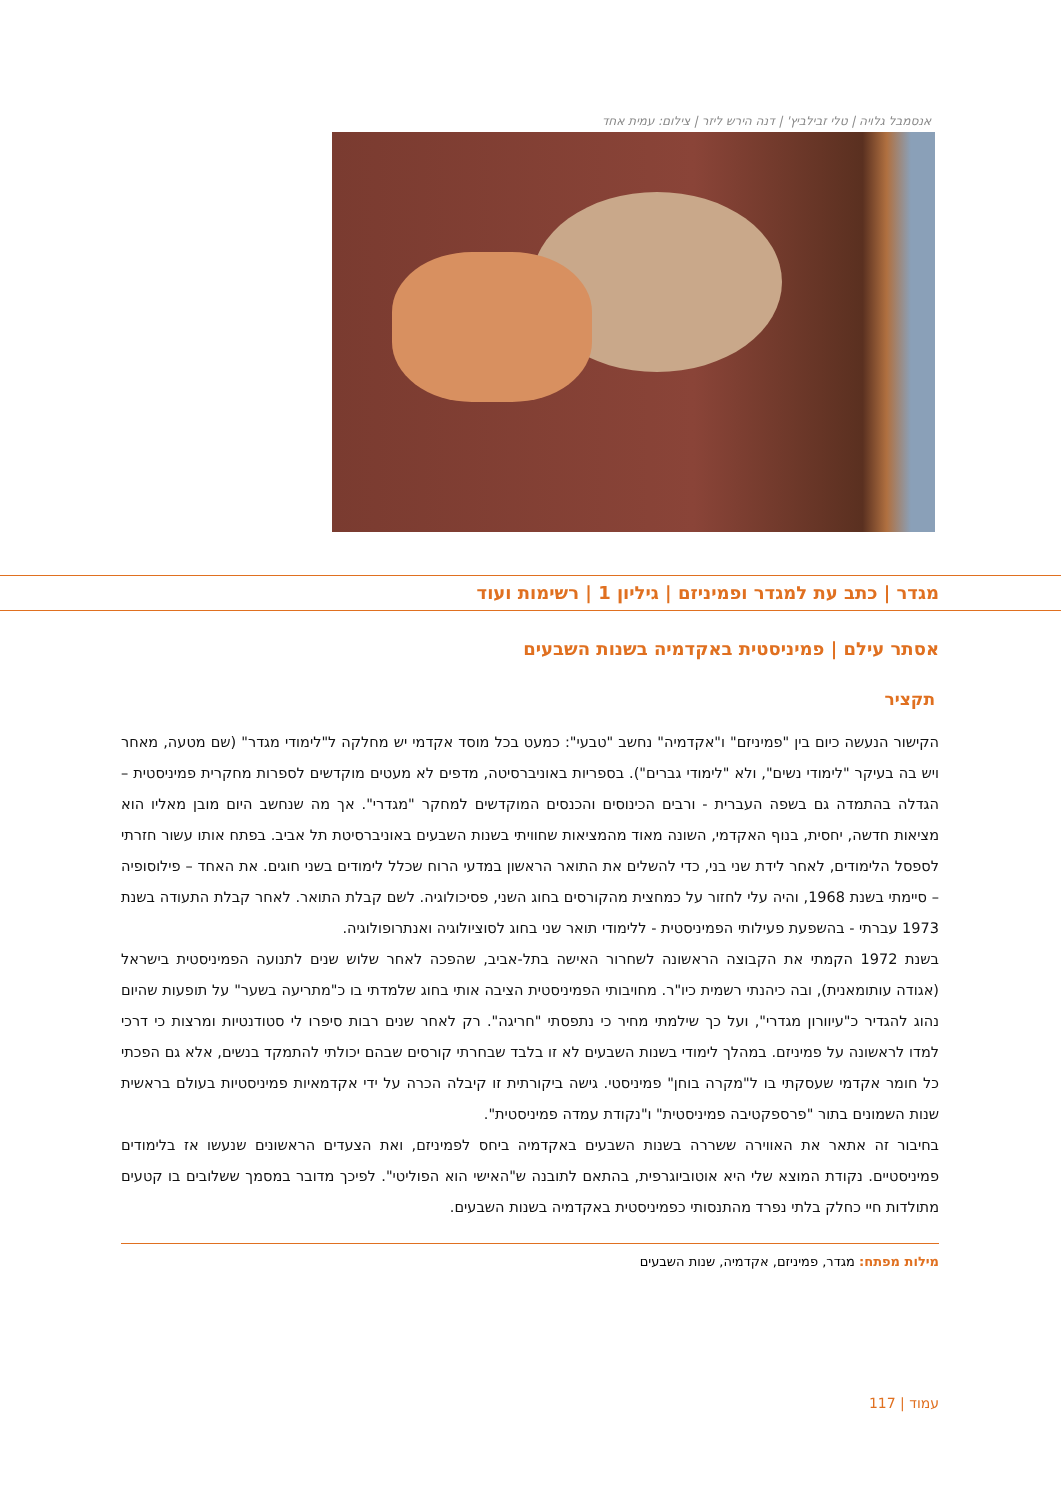אנסמבל גלויה | טלי זבילביץ' | דנה הירש ליזר | צילום: עמית אחד
מגדר | כתב עת למגדר ופמיניזם | גיליון 1 | רשימות ועוד
אסתר עילם | פמיניסטית באקדמיה בשנות השבעים
תקציר
הקישור הנעשה כיום בין "פמיניזם" ו"אקדמיה" נחשב "טבעי": כמעט בכל מוסד אקדמי יש מחלקה ל"לימודי מגדר" (שם מטעה, מאחר ויש בה בעיקר "לימודי נשים", ולא "לימודי גברים"). בספריות באוניברסיטה, מדפים לא מעטים מוקדשים לספרות מחקרית פמיניסטית – הגדלה בהתמדה גם בשפה העברית - ורבים הכינוסים והכנסים המוקדשים למחקר "מגדרי". אך מה שנחשב היום מובן מאליו הוא מציאות חדשה, יחסית, בנוף האקדמי, השונה מאוד מהמציאות שחוויתי בשנות השבעים באוניברסיטת תל אביב. בפתח אותו עשור חזרתי לספסל הלימודים, לאחר לידת שני בני, כדי להשלים את התואר הראשון במדעי הרוח שכלל לימודים בשני חוגים. את האחד – פילוסופיה – סיימתי בשנת 1968, והיה עלי לחזור על כמחצית מהקורסים בחוג השני, פסיכולוגיה. לשם קבלת התואר. לאחר קבלת התעודה בשנת 1973 עברתי - בהשפעת פעילותי הפמיניסטית - ללימודי תואר שני בחוג לסוציולוגיה ואנתרופולוגיה.
בשנת 1972 הקמתי את הקבוצה הראשונה לשחרור האישה בתל-אביב, שהפכה לאחר שלוש שנים לתנועה הפמיניסטית בישראל (אגודה עותומאנית), ובה כיהנתי רשמית כיו"ר. מחויבותי הפמיניסטית הציבה אותי בחוג שלמדתי בו כ"מתריעה בשער" על תופעות שהיום נהוג להגדיר כ"עיוורון מגדרי", ועל כך שילמתי מחיר כי נתפסתי "חריגה". רק לאחר שנים רבות סיפרו לי סטודנטיות ומרצות כי דרכי למדו לראשונה על פמיניזם. במהלך לימודי בשנות השבעים לא זו בלבד שבחרתי קורסים שבהם יכולתי להתמקד בנשים, אלא גם הפכתי כל חומר אקדמי שעסקתי בו ל"מקרה בוחן" פמיניסטי. גישה ביקורתית זו קיבלה הכרה על ידי אקדמאיות פמיניסטיות בעולם בראשית שנות השמונים בתור "פרספקטיבה פמיניסטית" ו"נקודת עמדה פמיניסטית".
בחיבור זה אתאר את האווירה ששררה בשנות השבעים באקדמיה ביחס לפמיניזם, ואת הצעדים הראשונים שנעשו אז בלימודים פמיניסטיים. נקודת המוצא שלי היא אוטוביוגרפית, בהתאם לתובנה ש"האישי הוא הפוליטי". לפיכך מדובר במסמך ששלובים בו קטעים מתולדות חיי כחלק בלתי נפרד מהתנסותי כפמיניסטית באקדמיה בשנות השבעים.
מילות מפתח: מגדר, פמיניזם, אקדמיה, שנות השבעים
עמוד | 117